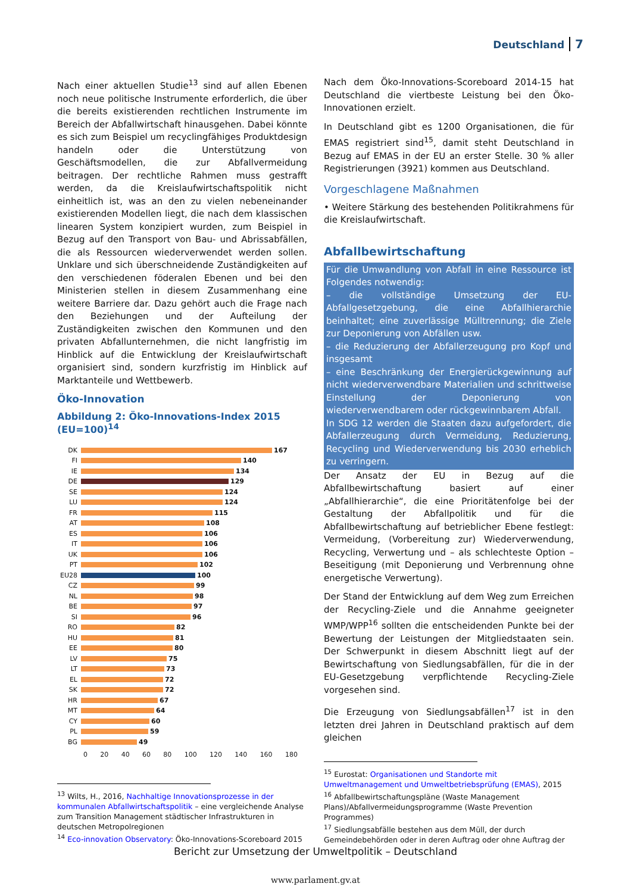Deutschland 7
Nach einer aktuellen Studie<sup>13</sup> sind auf allen Ebenen noch neue politische Instrumente erforderlich, die über die bereits existierenden rechtlichen Instrumente im Bereich der Abfallwirtschaft hinausgehen. Dabei könnte es sich zum Beispiel um recyclingfähiges Produktdesign handeln oder die Unterstützung von Geschäftsmodellen, die zur Abfallvermeidung beitragen. Der rechtliche Rahmen muss gestrafft werden, da die Kreislaufwirtschaftspolitik nicht einheitlich ist, was an den zu vielen nebeneinander existierenden Modellen liegt, die nach dem klassischen linearen System konzipiert wurden, zum Beispiel in Bezug auf den Transport von Bau- und Abrissabfällen, die als Ressourcen wiederverwendet werden sollen. Unklare und sich überschneidende Zuständigkeiten auf den verschiedenen föderalen Ebenen und bei den Ministerien stellen in diesem Zusammenhang eine weitere Barriere dar. Dazu gehört auch die Frage nach den Beziehungen und der Aufteilung der Zuständigkeiten zwischen den Kommunen und den privaten Abfallunternehmen, die nicht langfristig im Hinblick auf die Entwicklung der Kreislaufwirtschaft organisiert sind, sondern kurzfristig im Hinblick auf Marktanteile und Wettbewerb.
Öko-Innovation
Abbildung 2: Öko-Innovations-Index 2015 (EU=100)<sup>14</sup>
DK 167
FI 140
IE 134
DE 129
SE 124
LU 124
FR 115
AT 108
ES 106
IT 106
UK 106
PT 102
EU28 100
CZ 99
NL 98
BE 97
SI 96
RO 82
HU 81
EE 80
LV 75
LT 73
EL 72
SK 72
HR 67
MT 64
CY 60
PL 59
BG 49
0 20 40 60 80 100 120 140 160 180
<sup>13</sup> Wilts, H., 2016, Nachhaltige Innovationsprozesse in der kommunalen Abfallwirtschaftspolitik – eine vergleichende Analyse zum Transition Management städtischer Infrastrukturen in deutschen Metropolregionen
<sup>14</sup> Eco-innovation Observatory: Öko-Innovations-Scoreboard 2015
Nach dem Öko-Innovations-Scoreboard 2014-15 hat Deutschland die viertbeste Leistung bei den Öko-Innovationen erzielt.
In Deutschland gibt es 1200 Organisationen, die für EMAS registriert sind<sup>15</sup>, damit steht Deutschland in Bezug auf EMAS in der EU an erster Stelle. 30 % aller Registrierungen (3921) kommen aus Deutschland.
Vorgeschlagene Maßnahmen
• Weitere Stärkung des bestehenden Politikrahmens für die Kreislaufwirtschaft.
Abfallbewirtschaftung
Für die Umwandlung von Abfall in eine Ressource ist Folgendes notwendig:
– die vollständige Umsetzung der EU-Abfallgesetzgebung, die eine Abfallhierarchie beinhaltet; eine zuverlässige Mülltrennung; die Ziele zur Deponierung von Abfällen usw.
– die Reduzierung der Abfallerzeugung pro Kopf und insgesamt
– eine Beschränkung der Energierückgewinnung auf nicht wiederverwendbare Materialien und schrittweise Einstellung der Deponierung von wiederverwendbarem oder rückgewinnbarem Abfall.
In SDG 12 werden die Staaten dazu aufgefordert, die Abfallerzeugung durch Vermeidung, Reduzierung, Recycling und Wiederverwendung bis 2030 erheblich zu verringern.
Der Ansatz der EU in Bezug auf die Abfallbewirtschaftung basiert auf einer „Abfallhierarchie“, die eine Prioritätenfolge bei der Gestaltung der Abfallpolitik und für die Abfallbewirtschaftung auf betrieblicher Ebene festlegt: Vermeidung, (Vorbereitung zur) Wiederverwendung, Recycling, Verwertung und – als schlechteste Option – Beseitigung (mit Deponierung und Verbrennung ohne energetische Verwertung).
Der Stand der Entwicklung auf dem Weg zum Erreichen der Recycling-Ziele und die Annahme geeigneter WMP/WPP<sup>16</sup> sollten die entscheidenden Punkte bei der Bewertung der Leistungen der Mitgliedstaaten sein. Der Schwerpunkt in diesem Abschnitt liegt auf der Bewirtschaftung von Siedlungsabfällen, für die in der EU-Gesetzgebung verpflichtende Recycling-Ziele vorgesehen sind.
Die Erzeugung von Siedlungsabfällen<sup>17</sup> ist in den letzten drei Jahren in Deutschland praktisch auf dem gleichen
<sup>15</sup> Eurostat: Organisationen und Standorte mit Umweltmanagement und Umweltbetriebsprüfung (EMAS), 2015
<sup>16</sup> Abfallbewirtschaftungspläne (Waste Management Plans)/Abfallvermeidungsprogramme (Waste Prevention Programmes)
<sup>17</sup> Siedlungsabfälle bestehen aus dem Müll, der durch Gemeindebehörden oder in deren Auftrag oder ohne Auftrag der
Bericht zur Umsetzung der Umweltpolitik – Deutschland
www.parlament.gv.at